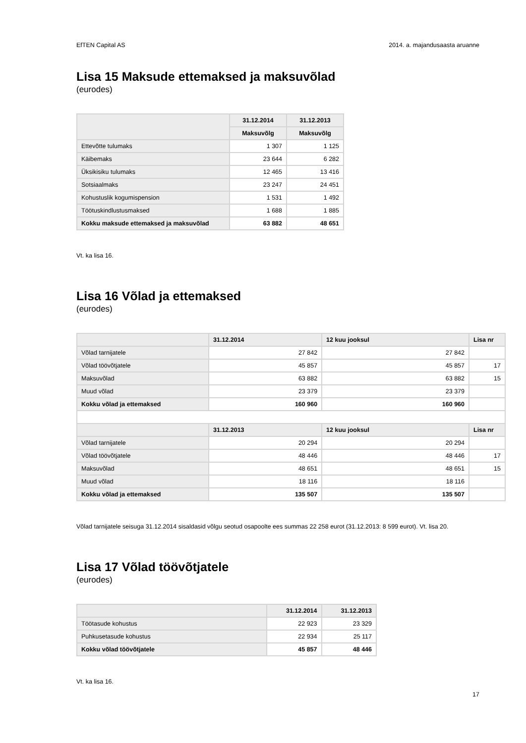EfTEN Capital AS 2014. a. majandusaasta aruanne
Lisa 15 Maksude ettemaksed ja maksuvõlad
(eurodes)
| | 31.12.2014 | 31.12.2013 |
| --- | --- | --- |
| | Maksuvõlg | Maksuvõlg |
| Ettevõtte tulumaks | 1 307 | 1 125 |
| Käibemaks | 23 644 | 6 282 |
| Üksikisiku tulumaks | 12 465 | 13 416 |
| Sotsiaalmaks | 23 247 | 24 451 |
| Kohustuslik kogumispension | 1 531 | 1 492 |
| Töötuskindlustusmaksed | 1 688 | 1 885 |
| Kokku maksude ettemaksed ja maksuvõlad | 63 882 | 48 651 |
Vt. ka lisa 16.
Lisa 16 Võlad ja ettemaksed
(eurodes)
| | 31.12.2014 | 12 kuu jooksul | Lisa nr |
| --- | --- | --- | --- |
| Võlad tarnijatele | 27 842 | 27 842 | |
| Võlad töövõtjatele | 45 857 | 45 857 | 17 |
| Maksuvõlad | 63 882 | 63 882 | 15 |
| Muud võlad | 23 379 | 23 379 | |
| Kokku võlad ja ettemaksed | 160 960 | 160 960 | |
| | 31.12.2013 | 12 kuu jooksul | Lisa nr |
| Võlad tarnijatele | 20 294 | 20 294 | |
| Võlad töövõtjatele | 48 446 | 48 446 | 17 |
| Maksuvõlad | 48 651 | 48 651 | 15 |
| Muud võlad | 18 116 | 18 116 | |
| Kokku võlad ja ettemaksed | 135 507 | 135 507 | |
Võlad tarnijatele seisuga 31.12.2014 sisaldasid võlgu seotud osapoolte ees summas 22 258 eurot (31.12.2013: 8 599 eurot). Vt. lisa 20.
Lisa 17 Võlad töövõtjatele
(eurodes)
| | 31.12.2014 | 31.12.2013 |
| --- | --- | --- |
| Töötasude kohustus | 22 923 | 23 329 |
| Puhkusetasude kohustus | 22 934 | 25 117 |
| Kokku võlad töövõtjatele | 45 857 | 48 446 |
Vt. ka lisa 16.
17